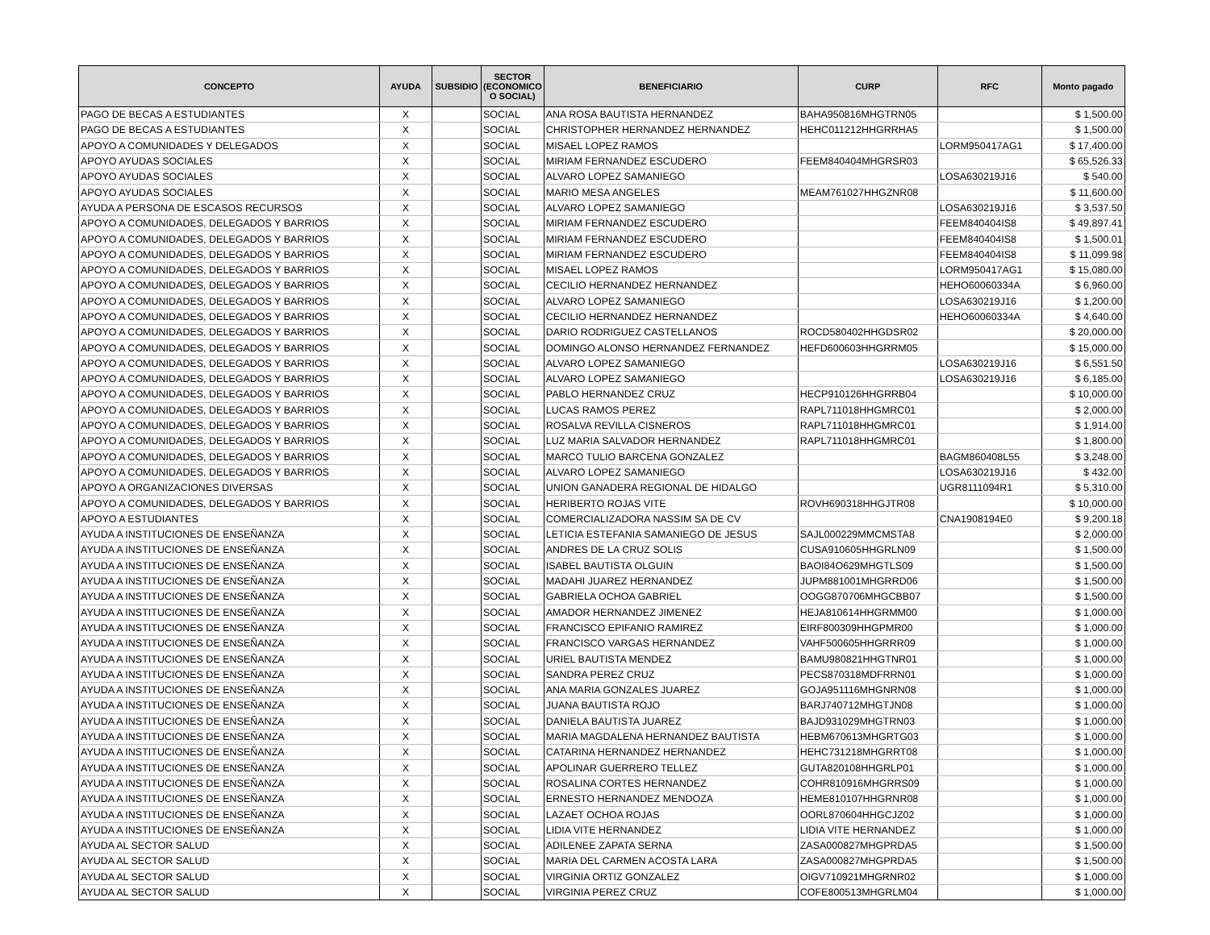| CONCEPTO | AYUDA | SUBSIDIO | SECTOR (ECONOMICO O SOCIAL) | BENEFICIARIO | CURP | RFC | Monto pagado |
| --- | --- | --- | --- | --- | --- | --- | --- |
| PAGO DE BECAS A ESTUDIANTES | X | | SOCIAL | ANA ROSA BAUTISTA HERNANDEZ | BAHA950816MHGTRN05 | | $ 1,500.00 |
| PAGO DE BECAS A ESTUDIANTES | X | | SOCIAL | CHRISTOPHER HERNANDEZ HERNANDEZ | HEHC011212HHGRRHA5 | | $ 1,500.00 |
| APOYO A COMUNIDADES Y DELEGADOS | X | | SOCIAL | MISAEL LOPEZ RAMOS | | LORM950417AG1 | $ 17,400.00 |
| APOYO AYUDAS SOCIALES | X | | SOCIAL | MIRIAM FERNANDEZ ESCUDERO | FEEM840404MHGRSR03 | | $ 65,526.33 |
| APOYO AYUDAS SOCIALES | X | | SOCIAL | ALVARO LOPEZ SAMANIEGO | | LOSA630219J16 | $ 540.00 |
| APOYO AYUDAS SOCIALES | X | | SOCIAL | MARIO MESA ANGELES | MEAM761027HHGZNR08 | | $ 11,600.00 |
| AYUDA A PERSONA DE ESCASOS RECURSOS | X | | SOCIAL | ALVARO LOPEZ SAMANIEGO | | LOSA630219J16 | $ 3,537.50 |
| APOYO A COMUNIDADES, DELEGADOS Y BARRIOS | X | | SOCIAL | MIRIAM FERNANDEZ ESCUDERO | | FEEM840404IS8 | $ 49,897.41 |
| APOYO A COMUNIDADES, DELEGADOS Y BARRIOS | X | | SOCIAL | MIRIAM FERNANDEZ ESCUDERO | | FEEM840404IS8 | $ 1,500.01 |
| APOYO A COMUNIDADES, DELEGADOS Y BARRIOS | X | | SOCIAL | MIRIAM FERNANDEZ ESCUDERO | | FEEM840404IS8 | $ 11,099.98 |
| APOYO A COMUNIDADES, DELEGADOS Y BARRIOS | X | | SOCIAL | MISAEL LOPEZ RAMOS | | LORM950417AG1 | $ 15,080.00 |
| APOYO A COMUNIDADES, DELEGADOS Y BARRIOS | X | | SOCIAL | CECILIO HERNANDEZ HERNANDEZ | | HEHO60060334A | $ 6,960.00 |
| APOYO A COMUNIDADES, DELEGADOS Y BARRIOS | X | | SOCIAL | ALVARO LOPEZ SAMANIEGO | | LOSA630219J16 | $ 1,200.00 |
| APOYO A COMUNIDADES, DELEGADOS Y BARRIOS | X | | SOCIAL | CECILIO HERNANDEZ HERNANDEZ | | HEHO60060334A | $ 4,640.00 |
| APOYO A COMUNIDADES, DELEGADOS Y BARRIOS | X | | SOCIAL | DARIO RODRIGUEZ CASTELLANOS | ROCD580402HHGDSR02 | | $ 20,000.00 |
| APOYO A COMUNIDADES, DELEGADOS Y BARRIOS | X | | SOCIAL | DOMINGO ALONSO HERNANDEZ FERNANDEZ | HEFD600603HHGRRM05 | | $ 15,000.00 |
| APOYO A COMUNIDADES, DELEGADOS Y BARRIOS | X | | SOCIAL | ALVARO LOPEZ SAMANIEGO | | LOSA630219J16 | $ 6,551.50 |
| APOYO A COMUNIDADES, DELEGADOS Y BARRIOS | X | | SOCIAL | ALVARO LOPEZ SAMANIEGO | | LOSA630219J16 | $ 6,185.00 |
| APOYO A COMUNIDADES, DELEGADOS Y BARRIOS | X | | SOCIAL | PABLO HERNANDEZ CRUZ | HECP910126HHGRRB04 | | $ 10,000.00 |
| APOYO A COMUNIDADES, DELEGADOS Y BARRIOS | X | | SOCIAL | LUCAS RAMOS PEREZ | RAPL711018HHGMRC01 | | $ 2,000.00 |
| APOYO A COMUNIDADES, DELEGADOS Y BARRIOS | X | | SOCIAL | ROSALVA REVILLA CISNEROS | RAPL711018HHGMRC01 | | $ 1,914.00 |
| APOYO A COMUNIDADES, DELEGADOS Y BARRIOS | X | | SOCIAL | LUZ MARIA SALVADOR HERNANDEZ | RAPL711018HHGMRC01 | | $ 1,800.00 |
| APOYO A COMUNIDADES, DELEGADOS Y BARRIOS | X | | SOCIAL | MARCO TULIO BARCENA GONZALEZ | | BAGM860408L55 | $ 3,248.00 |
| APOYO A COMUNIDADES, DELEGADOS Y BARRIOS | X | | SOCIAL | ALVARO LOPEZ SAMANIEGO | | LOSA630219J16 | $ 432.00 |
| APOYO A ORGANIZACIONES DIVERSAS | X | | SOCIAL | UNION GANADERA REGIONAL DE HIDALGO | | UGR8111094R1 | $ 5,310.00 |
| APOYO A COMUNIDADES, DELEGADOS Y BARRIOS | X | | SOCIAL | HERIBERTO ROJAS VITE | ROVH690318HHGJTR08 | | $ 10,000.00 |
| APOYO A ESTUDIANTES | X | | SOCIAL | COMERCIALIZADORA NASSIM SA DE CV | | CNA1908194E0 | $ 9,200.18 |
| AYUDA A INSTITUCIONES DE ENSEÑANZA | X | | SOCIAL | LETICIA ESTEFANIA SAMANIEGO DE JESUS | SAJL000229MMCMSTA8 | | $ 2,000.00 |
| AYUDA A INSTITUCIONES DE ENSEÑANZA | X | | SOCIAL | ANDRES DE LA CRUZ SOLIS | CUSA910605HHGRLN09 | | $ 1,500.00 |
| AYUDA A INSTITUCIONES DE ENSEÑANZA | X | | SOCIAL | ISABEL BAUTISTA OLGUIN | BAOI84O629MHGTLS09 | | $ 1,500.00 |
| AYUDA A INSTITUCIONES DE ENSEÑANZA | X | | SOCIAL | MADAHI JUAREZ HERNANDEZ | JUPM881001MHGRRD06 | | $ 1,500.00 |
| AYUDA A INSTITUCIONES DE ENSEÑANZA | X | | SOCIAL | GABRIELA OCHOA GABRIEL | OOGG870706MHGCBB07 | | $ 1,500.00 |
| AYUDA A INSTITUCIONES DE ENSEÑANZA | X | | SOCIAL | AMADOR HERNANDEZ JIMENEZ | HEJA810614HHGRMM00 | | $ 1,000.00 |
| AYUDA A INSTITUCIONES DE ENSEÑANZA | X | | SOCIAL | FRANCISCO EPIFANIO RAMIREZ | EIRF800309HHGPMR00 | | $ 1,000.00 |
| AYUDA A INSTITUCIONES DE ENSEÑANZA | X | | SOCIAL | FRANCISCO VARGAS HERNANDEZ | VAHF500605HHGRRR09 | | $ 1,000.00 |
| AYUDA A INSTITUCIONES DE ENSEÑANZA | X | | SOCIAL | URIEL BAUTISTA MENDEZ | BAMU980821HHGTNR01 | | $ 1,000.00 |
| AYUDA A INSTITUCIONES DE ENSEÑANZA | X | | SOCIAL | SANDRA PEREZ CRUZ | PECS870318MDFRRN01 | | $ 1,000.00 |
| AYUDA A INSTITUCIONES DE ENSEÑANZA | X | | SOCIAL | ANA MARIA GONZALES JUAREZ | GOJA951116MHGNRN08 | | $ 1,000.00 |
| AYUDA A INSTITUCIONES DE ENSEÑANZA | X | | SOCIAL | JUANA BAUTISTA ROJO | BARJ740712MHGTJN08 | | $ 1,000.00 |
| AYUDA A INSTITUCIONES DE ENSEÑANZA | X | | SOCIAL | DANIELA BAUTISTA JUAREZ | BAJD931029MHGTRN03 | | $ 1,000.00 |
| AYUDA A INSTITUCIONES DE ENSEÑANZA | X | | SOCIAL | MARIA MAGDALENA HERNANDEZ BAUTISTA | HEBM670613MHGRTG03 | | $ 1,000.00 |
| AYUDA A INSTITUCIONES DE ENSEÑANZA | X | | SOCIAL | CATARINA HERNANDEZ HERNANDEZ | HEHC731218MHGRRT08 | | $ 1,000.00 |
| AYUDA A INSTITUCIONES DE ENSEÑANZA | X | | SOCIAL | APOLINAR GUERRERO TELLEZ | GUTA820108HHGRLP01 | | $ 1,000.00 |
| AYUDA A INSTITUCIONES DE ENSEÑANZA | X | | SOCIAL | ROSALINA CORTES HERNANDEZ | COHR810916MHGRRS09 | | $ 1,000.00 |
| AYUDA A INSTITUCIONES DE ENSEÑANZA | X | | SOCIAL | ERNESTO HERNANDEZ MENDOZA | HEME810107HHGRNR08 | | $ 1,000.00 |
| AYUDA A INSTITUCIONES DE ENSEÑANZA | X | | SOCIAL | LAZAET OCHOA ROJAS | OORL870604HHGCJZ02 | | $ 1,000.00 |
| AYUDA A INSTITUCIONES DE ENSEÑANZA | X | | SOCIAL | LIDIA VITE HERNANDEZ | LIDIA VITE HERNANDEZ | | $ 1,000.00 |
| AYUDA AL SECTOR SALUD | X | | SOCIAL | ADILENEE ZAPATA SERNA | ZASA000827MHGPRDA5 | | $ 1,500.00 |
| AYUDA AL SECTOR SALUD | X | | SOCIAL | MARIA DEL CARMEN ACOSTA LARA | ZASA000827MHGPRDA5 | | $ 1,500.00 |
| AYUDA AL SECTOR SALUD | X | | SOCIAL | VIRGINIA ORTIZ GONZALEZ | OIGV710921MHGRNR02 | | $ 1,000.00 |
| AYUDA AL SECTOR SALUD | X | | SOCIAL | VIRGINIA PEREZ CRUZ | COFE800513MHGRLM04 | | $ 1,000.00 |